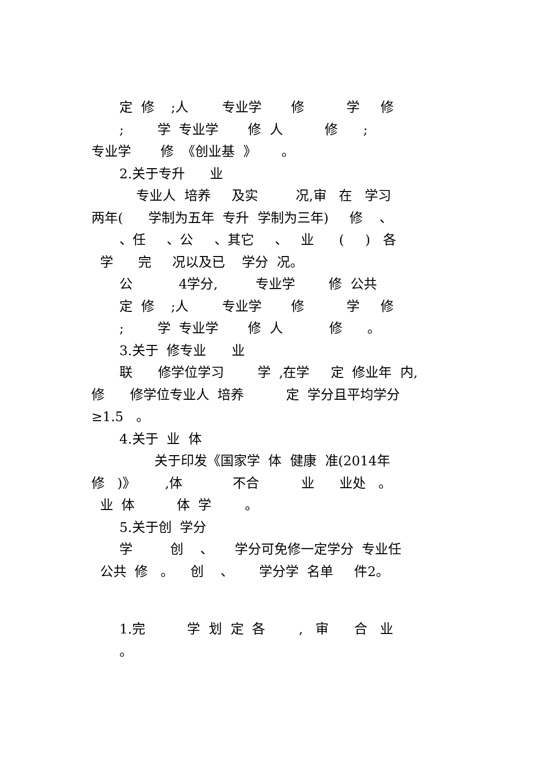定 修 ;人 专业学 修 学 修
; 学 专业学 修 人 修 ;
专业学 修 《创业基 》 。
2.关于专升 业
专业人 培养 及实 况,审 在 学习
两年( 学制为五年 专升 学制为三年) 修 、
、任 、公 、其它 、 业 ( ) 各
学 完 况以及已 学分 况。
公 4学分, 专业学 修 公共
定 修 ;人 专业学 修 学 修
; 学 专业学 修 人 修 。
3.关于 修专业 业
联 修学位学习 学 ,在学 定 修业年 内,
修 修学位专业人 培养 定 学分且平均学分
≥1.5 。
4.关于 业 体
关于印发《国家学 体 健康 准(2014年
修 )》 ,体 不合 业 业处 。
业 体 体 学 。
5.关于创 学分
学 创 、 学分可免修一定学分 专业任
公共 修 。 创 、 学分学 名单 件2。
1.完 学 划 定 各 , 审 合 业
。